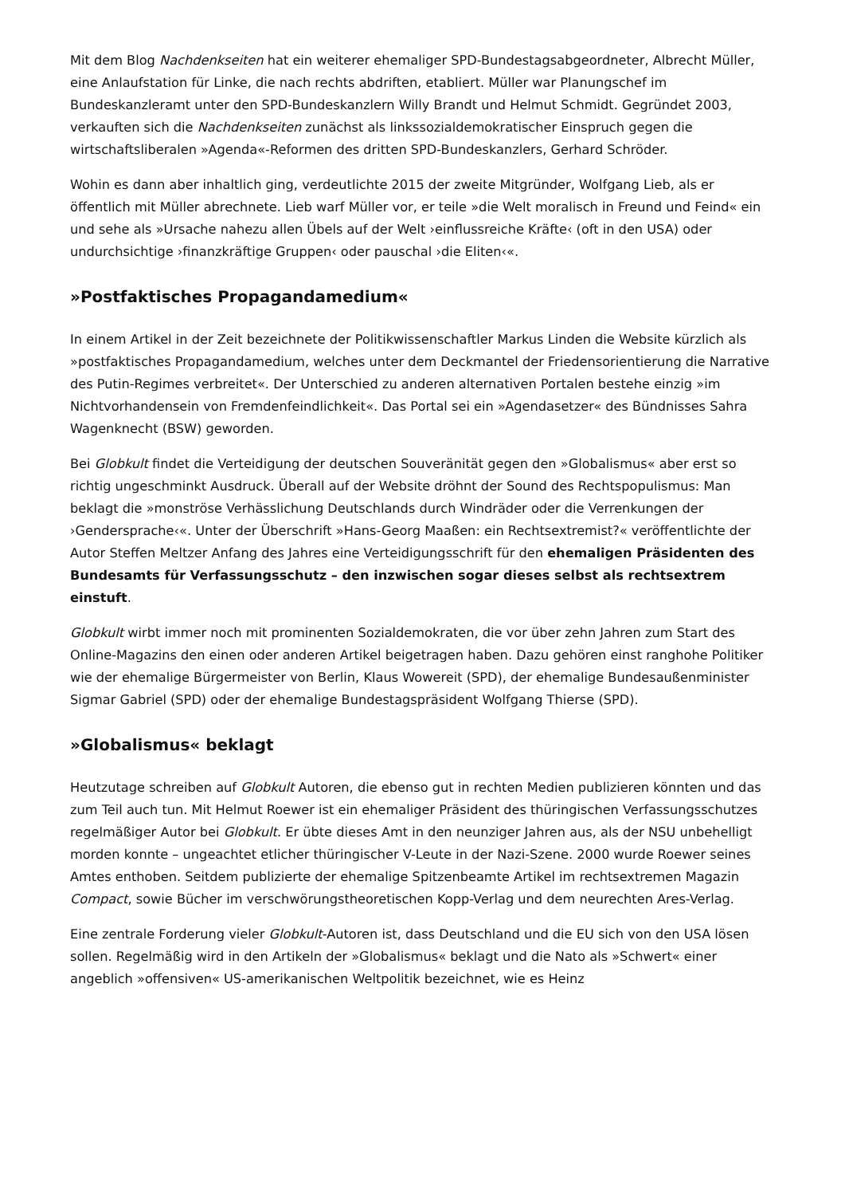Mit dem Blog Nachdenkseiten hat ein weiterer ehemaliger SPD-Bundestagsabgeordneter, Albrecht Müller, eine Anlaufstation für Linke, die nach rechts abdriften, etabliert. Müller war Planungschef im Bundeskanzleramt unter den SPD-Bundeskanzlern Willy Brandt und Helmut Schmidt. Gegründet 2003, verkauften sich die Nachdenkseiten zunächst als linkssozialdemokratischer Einspruch gegen die wirtschaftsliberalen »Agenda«-Reformen des dritten SPD-Bundeskanzlers, Gerhard Schröder.
Wohin es dann aber inhaltlich ging, verdeutlichte 2015 der zweite Mitgründer, Wolfgang Lieb, als er öffentlich mit Müller abrechnete. Lieb warf Müller vor, er teile »die Welt moralisch in Freund und Feind« ein und sehe als »Ursache nahezu allen Übels auf der Welt ›einflussreiche Kräfte‹ (oft in den USA) oder undurchsichtige ›finanzkräftige Gruppen‹ oder pauschal ›die Eliten‹«.
»Postfaktisches Propagandamedium«
In einem Artikel in der Zeit bezeichnete der Politikwissenschaftler Markus Linden die Website kürzlich als »postfaktisches Propagandamedium, welches unter dem Deckmantel der Friedensorientierung die Narrative des Putin-Regimes verbreitet«. Der Unterschied zu anderen alternativen Portalen bestehe einzig »im Nichtvorhandensein von Fremdenfeindlichkeit«. Das Portal sei ein »Agendasetzer« des Bündnisses Sahra Wagenknecht (BSW) geworden.
Bei Globkult findet die Verteidigung der deutschen Souveränität gegen den »Globalismus« aber erst so richtig ungeschminkt Ausdruck. Überall auf der Website dröhnt der Sound des Rechts­populismus: Man beklagt die »monströse Verhässlichung Deutschlands durch Windräder oder die Verrenkungen der ›Gendersprache‹«. Unter der Überschrift »Hans-Georg Maaßen: ein Rechtsextremist?« veröffentlichte der Autor Steffen Meltzer Anfang des Jahres eine Verteidigungsschrift für den ehemaligen Präsidenten des Bundesamts für Verfassungsschutz – den inzwischen sogar dieses selbst als rechtsextrem einstuft.
Globkult wirbt immer noch mit prominenten Sozialdemokraten, die vor über zehn Jahren zum Start des Online-Magazins den einen oder anderen Artikel beigetragen haben. Dazu gehören einst ranghohe Politiker wie der ehemalige Bürgermeister von Berlin, Klaus Wowereit (SPD), der ehemalige Bundesaußenminister Sigmar Gabriel (SPD) oder der ehemalige Bundestagspräsident Wolfgang Thierse (SPD).
»Globalismus« beklagt
Heutzutage schreiben auf Globkult Autoren, die ebenso gut in rechten Medien publizieren könnten und das zum Teil auch tun. Mit Helmut Roewer ist ein ehemaliger Präsident des thüringischen Verfassungsschutzes regelmäßiger Autor bei Globkult. Er übte dieses Amt in den neunziger Jahren aus, als der NSU unbehelligt morden konnte – ungeachtet etlicher thüringischer V-Leute in der Nazi-Szene. 2000 wurde Roewer seines Amtes enthoben. Seitdem publizierte der ehemalige Spitzenbeamte Artikel im rechtsextremen Magazin Compact, sowie Bücher im verschwörungstheoretischen Kopp-Verlag und dem neurechten Ares-Verlag.
Eine zentrale Forderung vieler Globkult-Autoren ist, dass Deutschland und die EU sich von den USA lösen sollen. Regelmäßig wird in den Artikeln der »Globalismus« beklagt und die Nato als »Schwert« einer angeblich »offensiven« US-amerikanischen Weltpolitik bezeichnet, wie es Heinz